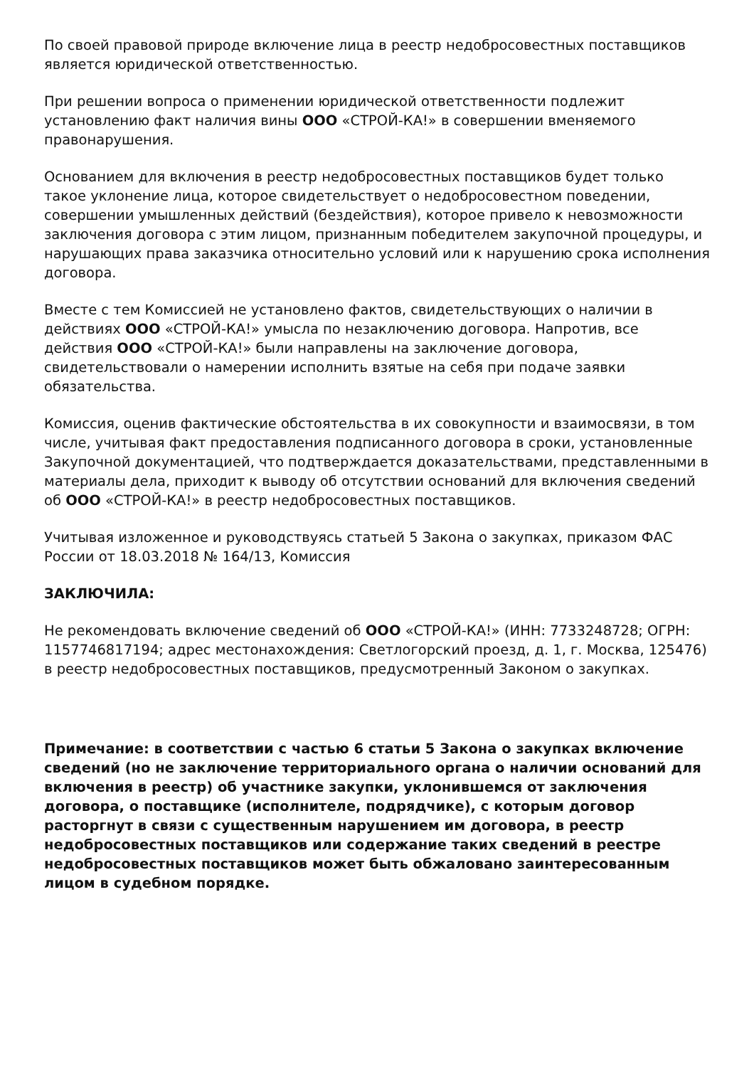По своей правовой природе включение лица в реестр недобросовестных поставщиков является юридической ответственностью.
При решении вопроса о применении юридической ответственности подлежит установлению факт наличия вины ООО «СТРОЙ-КА!» в совершении вменяемого правонарушения.
Основанием для включения в реестр недобросовестных поставщиков будет только такое уклонение лица, которое свидетельствует о недобросовестном поведении, совершении умышленных действий (бездействия), которое привело к невозможности заключения договора с этим лицом, признанным победителем закупочной процедуры, и нарушающих права заказчика относительно условий или к нарушению срока исполнения договора.
Вместе с тем Комиссией не установлено фактов, свидетельствующих о наличии в действиях ООО «СТРОЙ-КА!» умысла по незаключению договора. Напротив, все действия ООО «СТРОЙ-КА!» были направлены на заключение договора, свидетельствовали о намерении исполнить взятые на себя при подаче заявки обязательства.
Комиссия, оценив фактические обстоятельства в их совокупности и взаимосвязи, в том числе, учитывая факт предоставления подписанного договора в сроки, установленные Закупочной документацией, что подтверждается доказательствами, представленными в материалы дела, приходит к выводу об отсутствии оснований для включения сведений об ООО «СТРОЙ-КА!» в реестр недобросовестных поставщиков.
Учитывая изложенное и руководствуясь статьей 5 Закона о закупках, приказом ФАС России от 18.03.2018 № 164/13, Комиссия
ЗАКЛЮЧИЛА:
Не рекомендовать включение сведений об ООО «СТРОЙ-КА!» (ИНН: 7733248728; ОГРН: 1157746817194; адрес местонахождения: Светлогорский проезд, д. 1, г. Москва, 125476) в реестр недобросовестных поставщиков, предусмотренный Законом о закупках.
Примечание: в соответствии с частью 6 статьи 5 Закона о закупках включение сведений (но не заключение территориального органа о наличии оснований для включения в реестр) об участнике закупки, уклонившемся от заключения договора, о поставщике (исполнителе, подрядчике), с которым договор расторгнут в связи с существенным нарушением им договора, в реестр недобросовестных поставщиков или содержание таких сведений в реестре недобросовестных поставщиков может быть обжаловано заинтересованным лицом в судебном порядке.